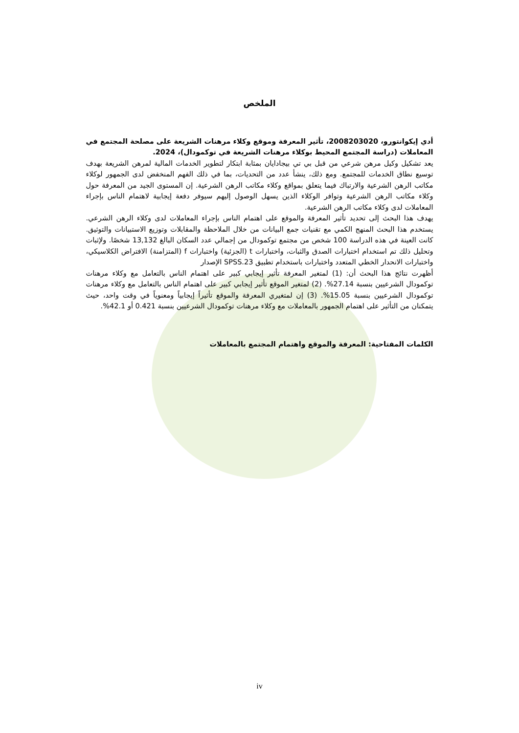الملخص
أدي إيكوانتورو، 2008203020، تأثير المعرفة وموقع وكلاء مرهنات الشريعة على مصلحة المجتمع في المعاملات (دراسة المجتمع المحيط بوكلاء مرهنات الشريعة في توكمودال)، 2024.
يعد تشكيل وكيل مرهن شرعي من قبل بي تي بيجادايان بمثابة ابتكار لتطوير الخدمات المالية لمرهن الشريعة بهدف توسيع نطاق الخدمات للمجتمع. ومع ذلك، ينشأ عدد من التحديات، بما في ذلك الفهم المنخفض لدى الجمهور لوكلاء مكاتب الرهن الشرعية والارتباك فيما يتعلق بمواقع وكلاء مكاتب الرهن الشرعية. إن المستوى الجيد من المعرفة حول وكلاء مكاتب الرهن الشرعية وتوافر الوكلاء الذين يسهل الوصول إليهم سيوفر دفعة إيجابية لاهتمام الناس بإجراء المعاملات لدى وكلاء مكاتب الرهن الشرعية.
يهدف هذا البحث إلى تحديد تأثير المعرفة والموقع على اهتمام الناس بإجراء المعاملات لدى وكلاء الرهن الشرعي. يستخدم هذا البحث المنهج الكمي مع تقنيات جمع البيانات من خلال الملاحظة والمقابلات وتوزيع الاستبيانات والتوثيق. كانت العينة في هذه الدراسة 100 شخص من مجتمع توكمودال من إجمالي عدد السكان البالغ 13,132 شخصًا. ولإثبات وتحليل ذلك تم استخدام اختبارات الصدق والثبات، واختبارات t (الجزئية) واختبارات f (المتزامنة) الافتراض الكلاسيكي، واختبارات الانحدار الخطي المتعدد واختبارات باستخدام تطبيق SPSS.23 الإصدار
أظهرت نتائج هذا البحث أن: (1) لمتغير المعرفة تأثير إيجابي كبير على اهتمام الناس بالتعامل مع وكلاء مرهنات توكمودال الشرعيين بنسبة 27.14%. (2) لمتغير الموقع تأثير إيجابي كبير على اهتمام الناس بالتعامل مع وكلاء مرهنات توكمودال الشرعيين بنسبة 15.05%. (3) إن لمتغيري المعرفة والموقع تأثيراً إيجابياً ومعنوياً في وقت واحد، حيث يتمكنان من التأثير على اهتمام الجمهور بالمعاملات مع وكلاء مرهنات توكمودال الشرعيين بنسبة 0.421 أو 42.1%.
الكلمات المفتاحية: المعرفة والموقع واهتمام المجتمع بالمعاملات
iv